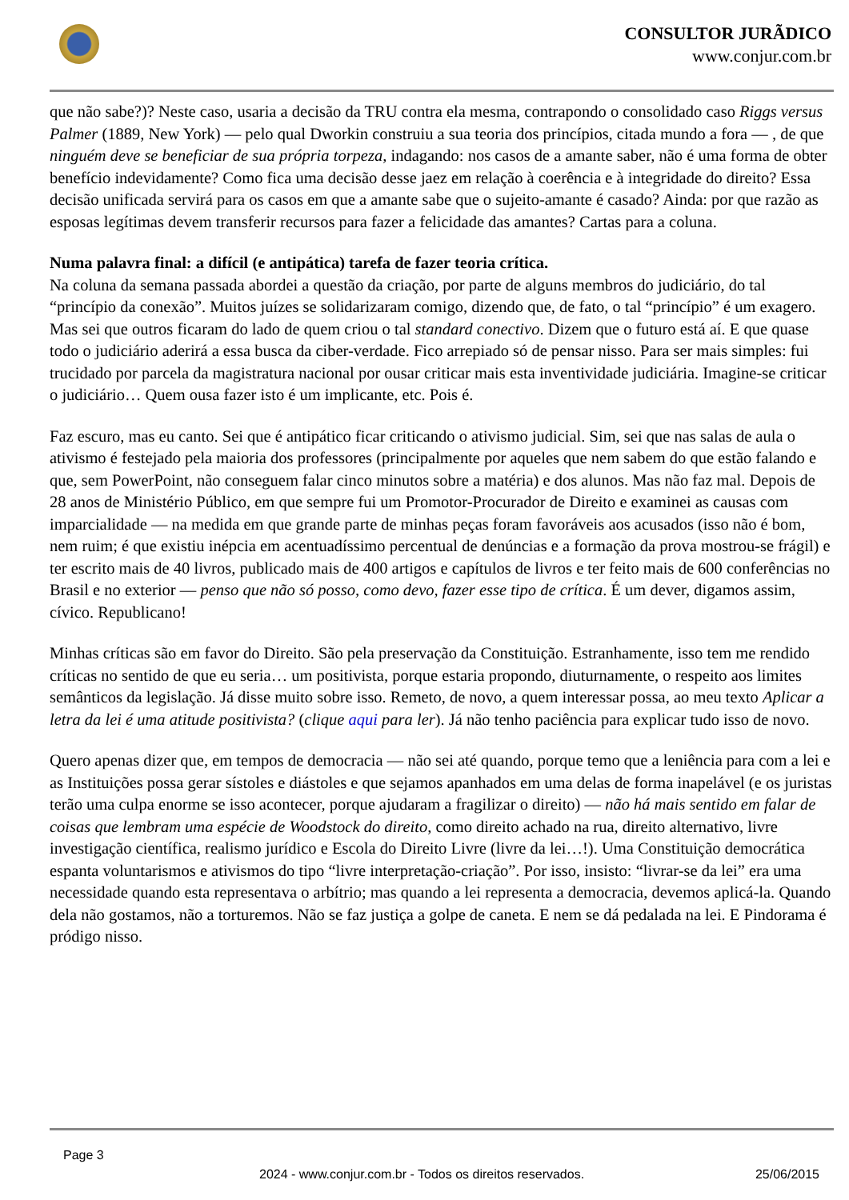CONSULTOR JURÃDICO
www.conjur.com.br
que não sabe?)? Neste caso, usaria a decisão da TRU contra ela mesma, contrapondo o consolidado caso Riggs versus Palmer (1889, New York) — pelo qual Dworkin construiu a sua teoria dos princípios, citada mundo a fora — , de que ninguém deve se beneficiar de sua própria torpeza, indagando: nos casos de a amante saber, não é uma forma de obter benefício indevidamente? Como fica uma decisão desse jaez em relação à coerência e à integridade do direito? Essa decisão unificada servirá para os casos em que a amante sabe que o sujeito-amante é casado? Ainda: por que razão as esposas legítimas devem transferir recursos para fazer a felicidade das amantes? Cartas para a coluna.
Numa palavra final: a difícil (e antipática) tarefa de fazer teoria crítica.
Na coluna da semana passada abordei a questão da criação, por parte de alguns membros do judiciário, do tal “princípio da conexão”. Muitos juízes se solidarizaram comigo, dizendo que, de fato, o tal “princípio” é um exagero. Mas sei que outros ficaram do lado de quem criou o tal standard conectivo. Dizem que o futuro está aí. E que quase todo o judiciário aderirá a essa busca da ciber-verdade. Fico arrepiado só de pensar nisso. Para ser mais simples: fui trucidado por parcela da magistratura nacional por ousar criticar mais esta inventividade judiciária. Imagine-se criticar o judiciário… Quem ousa fazer isto é um implicante, etc. Pois é.
Faz escuro, mas eu canto. Sei que é antipático ficar criticando o ativismo judicial. Sim, sei que nas salas de aula o ativismo é festejado pela maioria dos professores (principalmente por aqueles que nem sabem do que estão falando e que, sem PowerPoint, não conseguem falar cinco minutos sobre a matéria) e dos alunos. Mas não faz mal. Depois de 28 anos de Ministério Público, em que sempre fui um Promotor-Procurador de Direito e examinei as causas com imparcialidade — na medida em que grande parte de minhas peças foram favoráveis aos acusados (isso não é bom, nem ruim; é que existiu inépcia em acentuadíssimo percentual de denúncias e a formação da prova mostrou-se frágil) e ter escrito mais de 40 livros, publicado mais de 400 artigos e capítulos de livros e ter feito mais de 600 conferências no Brasil e no exterior — penso que não só posso, como devo, fazer esse tipo de crítica. É um dever, digamos assim, cívico. Republicano!
Minhas críticas são em favor do Direito. São pela preservação da Constituição. Estranhamente, isso tem me rendido críticas no sentido de que eu seria… um positivista, porque estaria propondo, diuturnamente, o respeito aos limites semânticos da legislação. Já disse muito sobre isso. Remeto, de novo, a quem interessar possa, ao meu texto Aplicar a letra da lei é uma atitude positivista? (clique aqui para ler). Já não tenho paciência para explicar tudo isso de novo.
Quero apenas dizer que, em tempos de democracia — não sei até quando, porque temo que a leniência para com a lei e as Instituições possa gerar sístoles e diástoles e que sejamos apanhados em uma delas de forma inapelável (e os juristas terão uma culpa enorme se isso acontecer, porque ajudaram a fragilizar o direito) — não há mais sentido em falar de coisas que lembram uma espécie de Woodstock do direito, como direito achado na rua, direito alternativo, livre investigação científica, realismo jurídico e Escola do Direito Livre (livre da lei…!). Uma Constituição democrática espanta voluntarismos e ativismos do tipo “livre interpretação-criação”. Por isso, insisto: “livrar-se da lei” era uma necessidade quando esta representava o arbítrio; mas quando a lei representa a democracia, devemos aplicá-la. Quando dela não gostamos, não a torturemos. Não se faz justiça a golpe de caneta. E nem se dá pedalada na lei. E Pindorama é pródigo nisso.
Page 3
2024 - www.conjur.com.br - Todos os direitos reservados. 25/06/2015